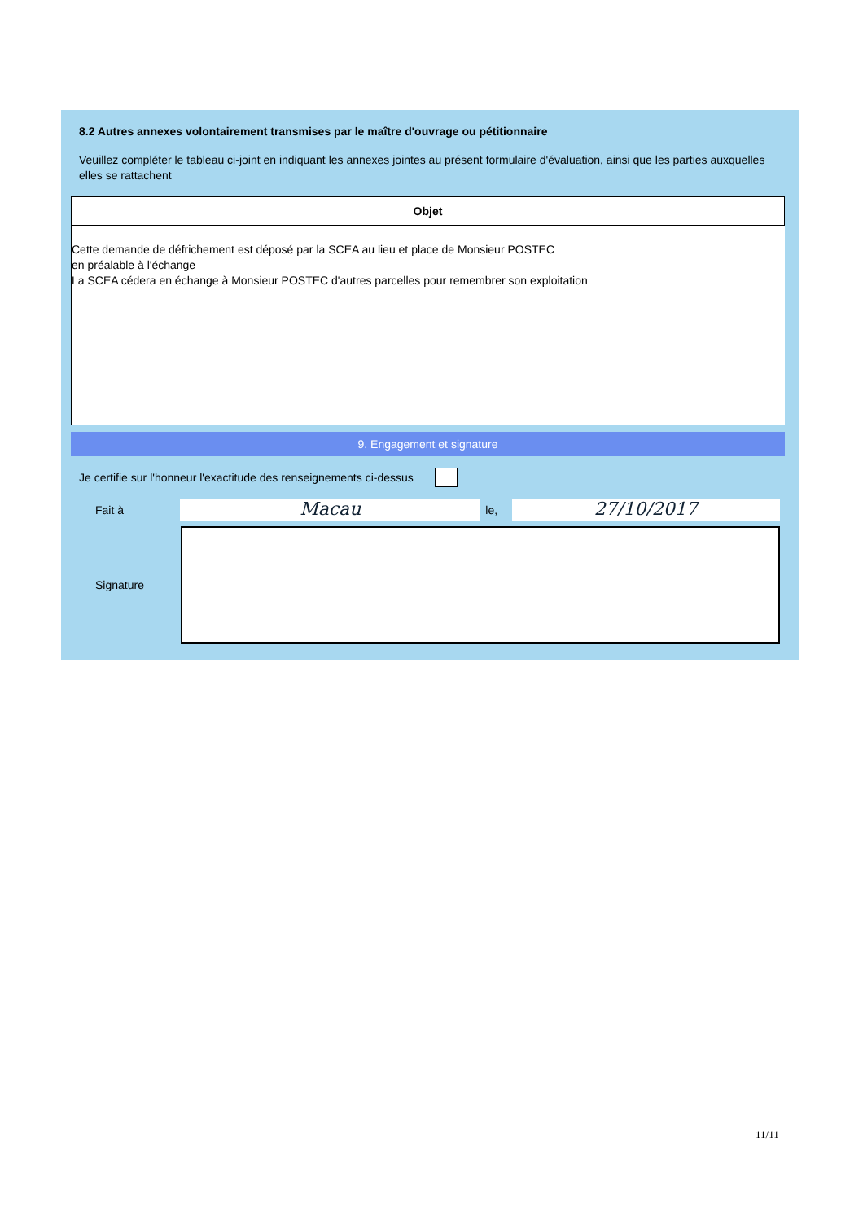8.2 Autres annexes volontairement transmises par le maître d'ouvrage ou pétitionnaire
Veuillez compléter le tableau ci-joint en indiquant les annexes jointes au présent formulaire d'évaluation, ainsi que les parties auxquelles elles se rattachent
| Objet |
| --- |
| Cette demande de défrichement est déposé par la SCEA au lieu et place de Monsieur POSTEC en préalable à l'échange La SCEA cédera en échange à Monsieur POSTEC d'autres parcelles pour remembrer son exploitation |
9. Engagement et signature
Je certifie sur l'honneur l'exactitude des renseignements ci-dessus
Fait à Macau le, 27/10/2017
Signature
11/11